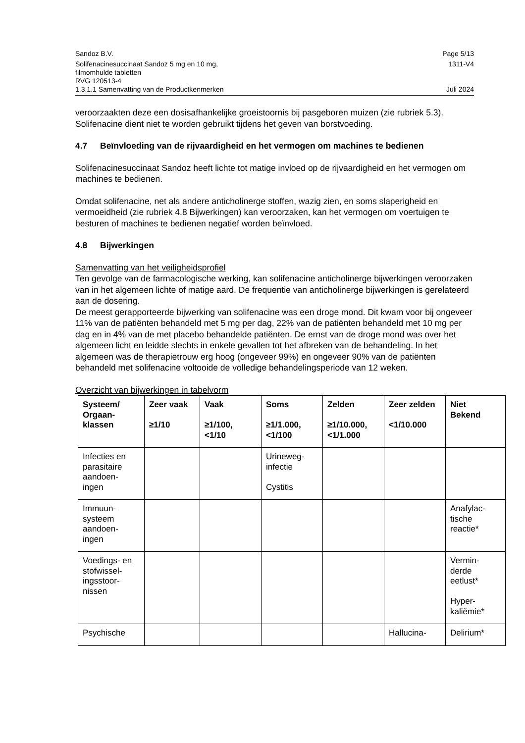Sandoz B.V. Page 5/13
Solifenacinesuccinaat Sandoz 5 mg en 10 mg,
filmomhulde tabletten
RVG 120513-4 1311-V4
1.3.1.1 Samenvatting van de Productkenmerken Juli 2024
veroorzaakten deze een dosisafhankelijke groeistoornis bij pasgeboren muizen (zie rubriek 5.3). Solifenacine dient niet te worden gebruikt tijdens het geven van borstvoeding.
4.7 Beïnvloeding van de rijvaardigheid en het vermogen om machines te bedienen
Solifenacinesuccinaat Sandoz heeft lichte tot matige invloed op de rijvaardigheid en het vermogen om machines te bedienen.
Omdat solifenacine, net als andere anticholinerge stoffen, wazig zien, en soms slaperigheid en vermoeidheid (zie rubriek 4.8 Bijwerkingen) kan veroorzaken, kan het vermogen om voertuigen te besturen of machines te bedienen negatief worden beïnvloed.
4.8 Bijwerkingen
Samenvatting van het veiligheidsprofiel
Ten gevolge van de farmacologische werking, kan solifenacine anticholinerge bijwerkingen veroorzaken van in het algemeen lichte of matige aard. De frequentie van anticholinerge bijwerkingen is gerelateerd aan de dosering.
De meest gerapporteerde bijwerking van solifenacine was een droge mond. Dit kwam voor bij ongeveer 11% van de patiënten behandeld met 5 mg per dag, 22% van de patiënten behandeld met 10 mg per dag en in 4% van de met placebo behandelde patiënten. De ernst van de droge mond was over het algemeen licht en leidde slechts in enkele gevallen tot het afbreken van de behandeling. In het algemeen was de therapietrouw erg hoog (ongeveer 99%) en ongeveer 90% van de patiënten behandeld met solifenacine voltooide de volledige behandelingsperiode van 12 weken.
Overzicht van bijwerkingen in tabelvorm
| Systeem/ Orgaan- klassen | Zeer vaak ≥1/10 | Vaak ≥1/100, <1/10 | Soms ≥1/1.000, <1/100 | Zelden ≥1/10.000, <1/1.000 | Zeer zelden <1/10.000 | Niet Bekend |
| --- | --- | --- | --- | --- | --- | --- |
| Infecties en parasitaire aandoen- ingen | | | Urineweg- infectie Cystitis | | | |
| Immuun- systeem aandoen- ingen | | | | | | Anafylac- tische reactie* |
| Voedings- en stofwissel- ingsstoor- nissen | | | | | | Vermin- derde eetlust* Hyper- kaliëmie* |
| Psychische | | | | | Hallucina- | Delirium* |